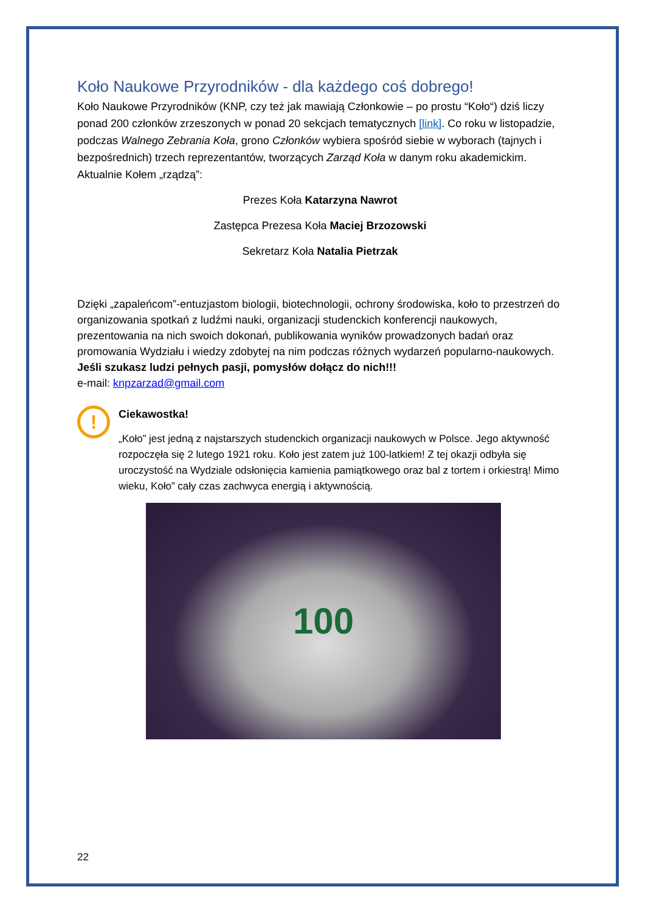Koło Naukowe Przyrodników - dla każdego coś dobrego!
Koło Naukowe Przyrodników (KNP, czy też jak mawiają Członkowie – po prostu “Koło“) dziś liczy ponad 200 członków zrzeszonych w ponad 20 sekcjach tematycznych [link]. Co roku w listopadzie, podczas Walnego Zebrania Koła, grono Członków wybiera spośród siebie w wyborach (tajnych i bezpośrednich) trzech reprezentantów, tworzących Zarząd Koła w danym roku akademickim. Aktualnie Kołem „rządzą”:
Prezes Koła Katarzyna Nawrot
Zastępca Prezesa Koła Maciej Brzozowski
Sekretarz Koła Natalia Pietrzak
Dzięki „zapaleńcom”-entuzjastom biologii, biotechnologii, ochrony środowiska, koło to przestrzeń do organizowania spotkań z ludźmi nauki, organizacji studenckich konferencji naukowych, prezentowania na nich swoich dokonań, publikowania wyników prowadzonych badań oraz promowania Wydziału i wiedzy zdobytej na nim podczas różnych wydarzeń popularno-naukowych. Jeśli szukasz ludzi pełnych pasji, pomysłów dołącz do nich!!!
e-mail: knpzarzad@gmail.com
!
Ciekawostka!
„Koło” jest jedną z najstarszych studenckich organizacji naukowych w Polsce. Jego aktywność rozpoczęła się 2 lutego 1921 roku. Koło jest zatem już 100-latkiem! Z tej okazji odbyła się uroczystość na Wydziale odsłonięcia kamienia pamiątkowego oraz bal z tortem i orkiestrą! Mimo wieku, Koło” cały czas zachwyca energią i aktywnością.
100
22